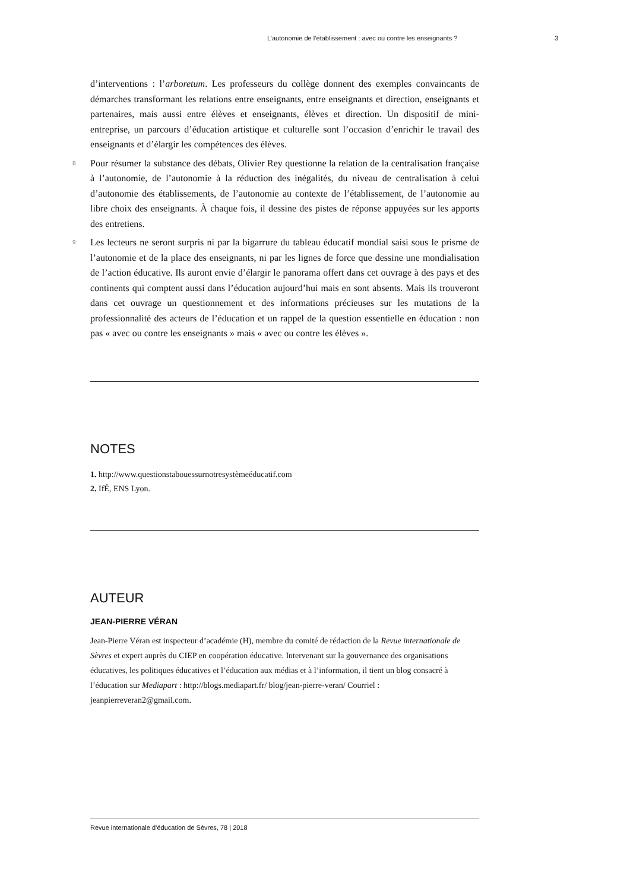L’autonomie de l’établissement : avec ou contre les enseignants ? 3
d’interventions : l’arboretum. Les professeurs du collège donnent des exemples convaincants de démarches transformant les relations entre enseignants, entre enseignants et direction, enseignants et partenaires, mais aussi entre élèves et enseignants, élèves et direction. Un dispositif de mini-entreprise, un parcours d’éducation artistique et culturelle sont l’occasion d’enrichir le travail des enseignants et d’élargir les compétences des élèves.
8 Pour résumer la substance des débats, Olivier Rey questionne la relation de la centralisation française à l’autonomie, de l’autonomie à la réduction des inégalités, du niveau de centralisation à celui d’autonomie des établissements, de l’autonomie au contexte de l’établissement, de l’autonomie au libre choix des enseignants. À chaque fois, il dessine des pistes de réponse appuyées sur les apports des entretiens.
9 Les lecteurs ne seront surpris ni par la bigarrure du tableau éducatif mondial saisi sous le prisme de l’autonomie et de la place des enseignants, ni par les lignes de force que dessine une mondialisation de l’action éducative. Ils auront envie d’élargir le panorama offert dans cet ouvrage à des pays et des continents qui comptent aussi dans l’éducation aujourd’hui mais en sont absents. Mais ils trouveront dans cet ouvrage un questionnement et des informations précieuses sur les mutations de la professionnalité des acteurs de l’éducation et un rappel de la question essentielle en éducation : non pas « avec ou contre les enseignants » mais « avec ou contre les élèves ».
NOTES
1. http://www.questionstabouessurnotresystèmeéducatif.com
2. IfÉ, ENS Lyon.
AUTEUR
JEAN-PIERRE VÉRAN
Jean-Pierre Véran est inspecteur d’académie (H), membre du comité de rédaction de la Revue internationale de Sèvres et expert auprès du CIEP en coopération éducative. Intervenant sur la gouvernance des organisations éducatives, les politiques éducatives et l’éducation aux médias et à l’information, il tient un blog consacré à l’éducation sur Mediapart : http://blogs.mediapart.fr/ blog/jean-pierre-veran/ Courriel : jeanpierreveran2@gmail.com.
Revue internationale d’éducation de Sèvres, 78 | 2018